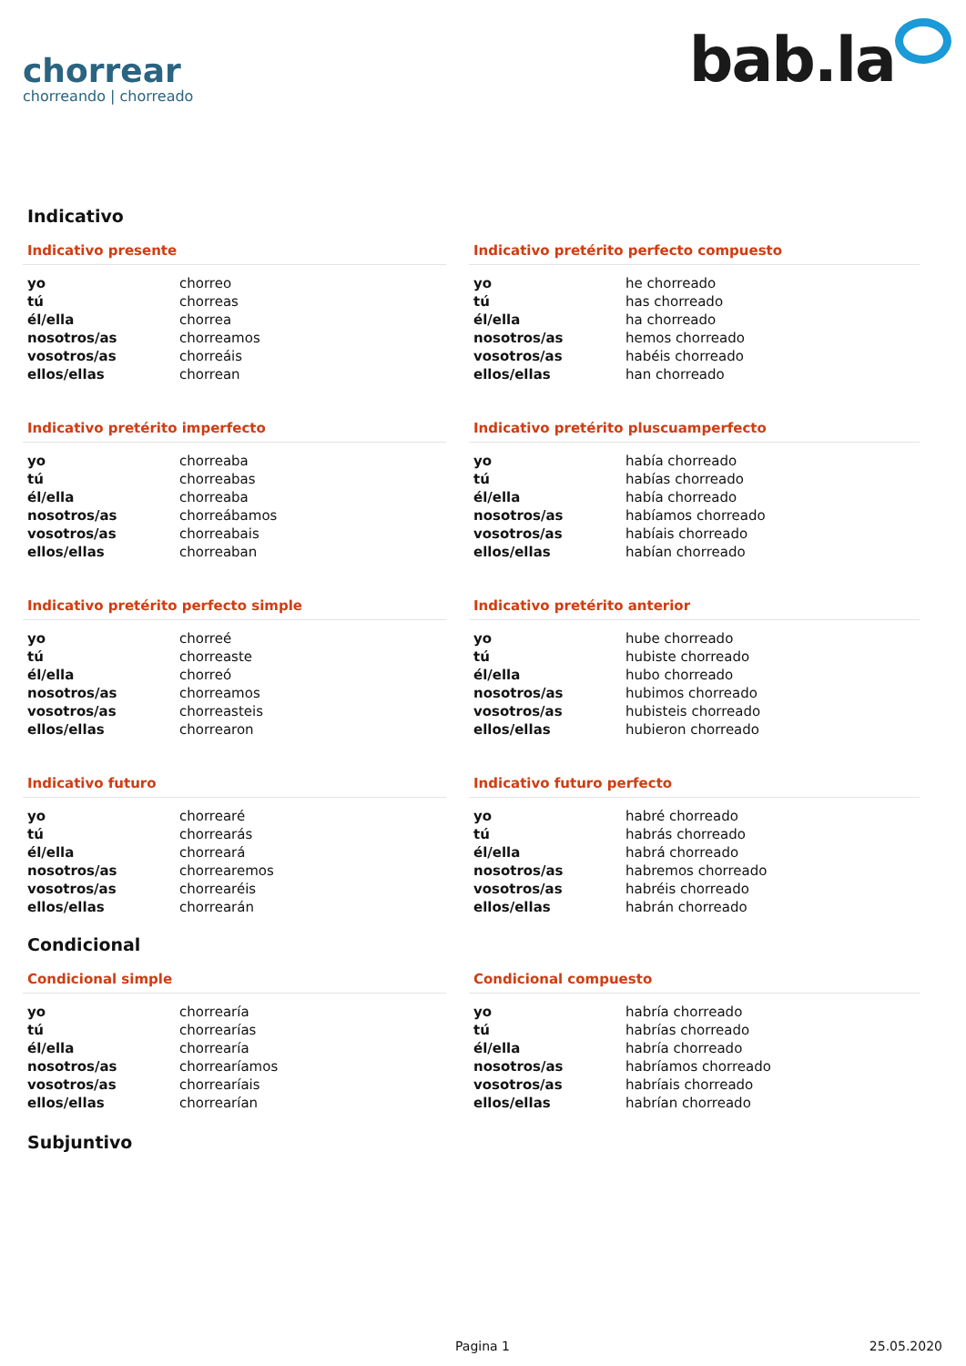chorrear
chorreando | chorreado
bab.la
Indicativo
Indicativo presente
| yo | chorreo |
| tú | chorreas |
| él/ella | chorrea |
| nosotros/as | chorreamos |
| vosotros/as | chorreáis |
| ellos/ellas | chorrean |
Indicativo pretérito perfecto compuesto
| yo | he chorreado |
| tú | has chorreado |
| él/ella | ha chorreado |
| nosotros/as | hemos chorreado |
| vosotros/as | habéis chorreado |
| ellos/ellas | han chorreado |
Indicativo pretérito imperfecto
| yo | chorreaba |
| tú | chorreabas |
| él/ella | chorreaba |
| nosotros/as | chorreábamos |
| vosotros/as | chorreabais |
| ellos/ellas | chorreaban |
Indicativo pretérito pluscuamperfecto
| yo | había chorreado |
| tú | habías chorreado |
| él/ella | había chorreado |
| nosotros/as | habíamos chorreado |
| vosotros/as | habíais chorreado |
| ellos/ellas | habían chorreado |
Indicativo pretérito perfecto simple
| yo | chorreé |
| tú | chorreaste |
| él/ella | chorreó |
| nosotros/as | chorreamos |
| vosotros/as | chorreasteis |
| ellos/ellas | chorrearon |
Indicativo pretérito anterior
| yo | hube chorreado |
| tú | hubiste chorreado |
| él/ella | hubo chorreado |
| nosotros/as | hubimos chorreado |
| vosotros/as | hubisteis chorreado |
| ellos/ellas | hubieron chorreado |
Indicativo futuro
| yo | chorrearé |
| tú | chorrearás |
| él/ella | chorreará |
| nosotros/as | chorrearemos |
| vosotros/as | chorrearéis |
| ellos/ellas | chorrearán |
Indicativo futuro perfecto
| yo | habré chorreado |
| tú | habrás chorreado |
| él/ella | habrá chorreado |
| nosotros/as | habremos chorreado |
| vosotros/as | habréis chorreado |
| ellos/ellas | habrán chorreado |
Condicional
Condicional simple
| yo | chorrearía |
| tú | chorrearías |
| él/ella | chorrearía |
| nosotros/as | chorrearíamos |
| vosotros/as | chorrearíais |
| ellos/ellas | chorrearían |
Condicional compuesto
| yo | habría chorreado |
| tú | habrías chorreado |
| él/ella | habría chorreado |
| nosotros/as | habríamos chorreado |
| vosotros/as | habríais chorreado |
| ellos/ellas | habrían chorreado |
Subjuntivo
Pagina 1 25.05.2020